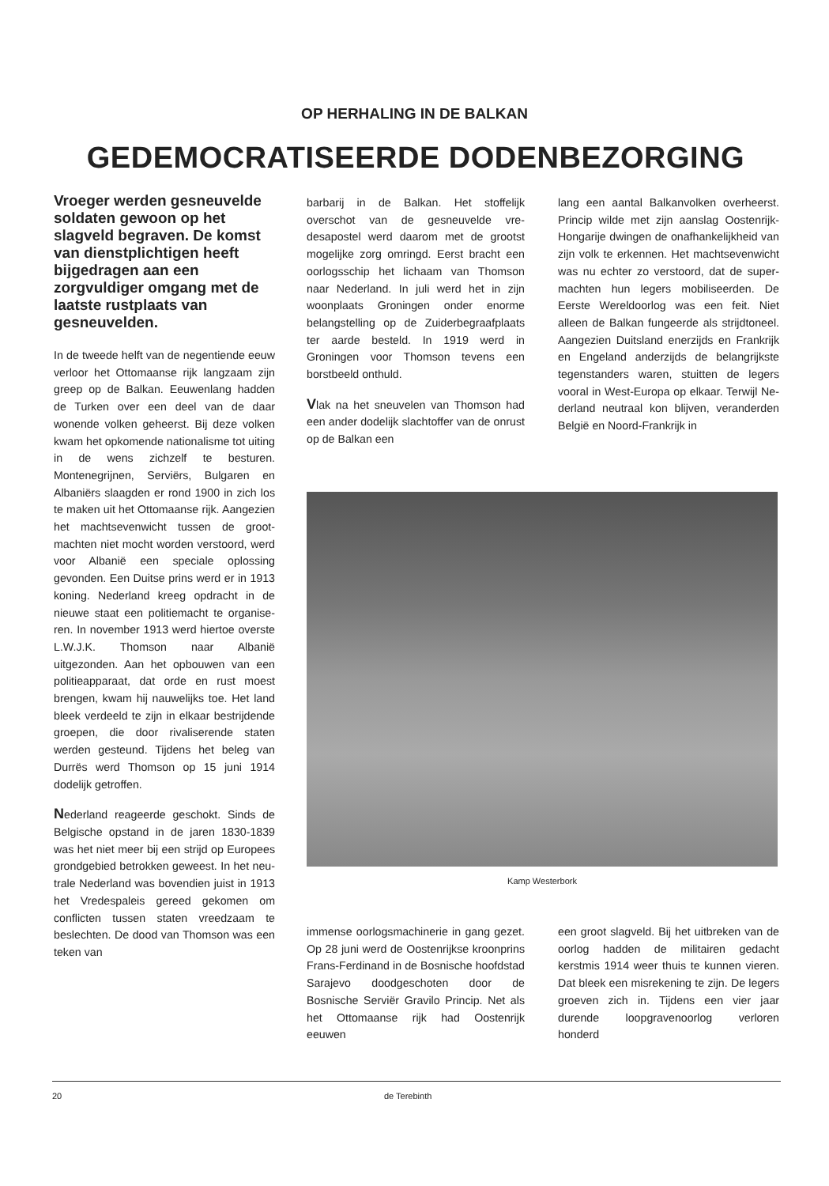OP HERHALING IN DE BALKAN
GEDEMOCRATISEERDE DODENBEZORGING
Vroeger werden gesneuvel­de soldaten gewoon op het slagveld begraven. De komst van dienstplichtigen heeft bijgedragen aan een zorgvuldiger omgang met de laatste rustplaats van gesneuvelden.
In de tweede helft van de negentien­de eeuw verloor het Ottomaanse rijk langzaam zijn greep op de Balkan. Eeuwenlang hadden de Turken over een deel van de daar wonende vol­ken geheerst. Bij deze volken kwam het opkomende nationalisme tot uiting in de wens zichzelf te bestu­ren. Montenegrijnen, Serviërs, Bulga­ren en Albaniërs slaagden er rond 1900 in zich los te maken uit het Ottomaanse rijk. Aangezien het machtsevenwicht tussen de groot­machten niet mocht worden ver­stoord, werd voor Albanië een speci­ale oplossing gevonden. Een Duitse prins werd er in 1913 koning. Neder­land kreeg opdracht in de nieuwe staat een politiemacht te organise­ren. In november 1913 werd hiertoe overste L.W.J.K. Thomson naar Albanië uitgezonden. Aan het opbou­wen van een politieapparaat, dat orde en rust moest brengen, kwam hij nauwelijks toe. Het land bleek ver­deeld te zijn in elkaar bestrijdende groepen, die door rivaliserende staten werden gesteund. Tijdens het beleg van Durrës werd Thomson op 15 juni 1914 dodelijk getroffen.
Nederland reageerde geschokt. Sinds de Belgische opstand in de jaren 1830-1839 was het niet meer bij een strijd op Europees grondge­bied betrokken geweest. In het neu­trale Nederland was bovendien juist in 1913 het Vredespaleis gereed gekomen om conflicten tussen staten vreedzaam te beslechten. De dood van Thomson was een teken van
barbarij in de Balkan. Het stoffelijk overschot van de gesneuvelde vre­desapostel werd daarom met de grootst mogelijke zorg omringd. Eerst bracht een oorlogsschip het lichaam van Thomson naar Nederland. In juli werd het in zijn woonplaats Gronin­gen onder enorme belangstelling op de Zuiderbegraafplaats ter aarde be­steld. In 1919 werd in Groningen voor Thomson tevens een borstbeeld onthuld.
Vlak na het sneuvelen van Thomson had een ander dodelijk slachtoffer van de onrust op de Balkan een
lang een aantal Balkanvolken over­heerst. Princip wilde met zijn aanslag Oostenrijk-Hongarije dwingen de on­afhankelijkheid van zijn volk te erken­nen. Het machtsevenwicht was nu echter zo verstoord, dat de super­machten hun legers mobiliseerden. De Eerste Wereldoorlog was een feit. Niet alleen de Balkan fungeerde als strijdtoneel. Aangezien Duitsland enerzijds en Frankrijk en Engeland anderzijds de belangrijkste tegenstan­ders waren, stuitten de legers vooral in West-Europa op elkaar. Terwijl Ne­derland neutraal kon blijven, veran­derden België en Noord-Frankrijk in
Kamp Westerbork
immense oorlogsmachinerie in gang gezet. Op 28 juni werd de Oostenrijk­se kroonprins Frans-Ferdinand in de Bosnische hoofdstad Sarajevo dood­geschoten door de Bosnische Serviër Gravilo Princip. Net als het Otto­maanse rijk had Oostenrijk eeuwen­
een groot slagveld. Bij het uitbreken van de oorlog hadden de militairen gedacht kerstmis 1914 weer thuis te kunnen vieren. Dat bleek een mis­rekening te zijn. De legers groeven zich in. Tijdens een vier jaar durende loopgravenoorlog verloren honderd­
20 de Terebinth